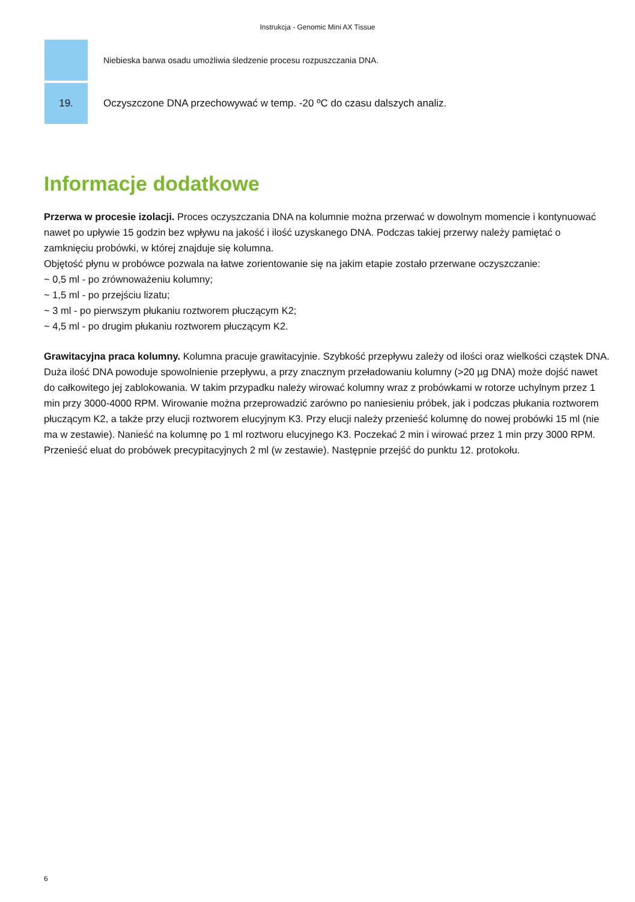Instrukcja - Genomic Mini AX Tissue
| | Niebieska barwa osadu umożliwia śledzenie procesu rozpuszczania DNA. |
| 19. | Oczyszczone DNA przechowywać w temp. -20 ºC do czasu dalszych analiz. |
Informacje dodatkowe
Przerwa w procesie izolacji. Proces oczyszczania DNA na kolumnie można przerwać w dowolnym momencie i kontynuować nawet po upływie 15 godzin bez wpływu na jakość i ilość uzyskanego DNA. Podczas takiej przerwy należy pamiętać o zamknięciu probówki, w której znajduje się kolumna.
Objętość płynu w probówce pozwala na łatwe zorientowanie się na jakim etapie zostało przerwane oczyszczanie:
~ 0,5 ml - po zrównoważeniu kolumny;
~ 1,5 ml - po przejściu lizatu;
~ 3 ml - po pierwszym płukaniu roztworem płuczącym K2;
~ 4,5 ml - po drugim płukaniu roztworem płuczącym K2.
Grawitacyjna praca kolumny. Kolumna pracuje grawitacyjnie. Szybkość przepływu zależy od ilości oraz wielkości cząstek DNA. Duża ilość DNA powoduje spowolnienie przepływu, a przy znacznym przeładowaniu kolumny (>20 µg DNA) może dojść nawet do całkowitego jej zablokowania. W takim przypadku należy wirować kolumny wraz z probówkami w rotorze uchylnym przez 1 min przy 3000-4000 RPM. Wirowanie można przeprowadzić zarówno po naniesieniu próbek, jak i podczas płukania roztworem płuczącym K2, a także przy elucji roztworem elucyjnym K3. Przy elucji należy przenieść kolumnę do nowej probówki 15 ml (nie ma w zestawie). Nanieść na kolumnę po 1 ml roztworu elucyjnego K3. Poczekać 2 min i wirować przez 1 min przy 3000 RPM. Przenieść eluat do probówek precypitacyjnych 2 ml (w zestawie). Następnie przejść do punktu 12. protokołu.
6